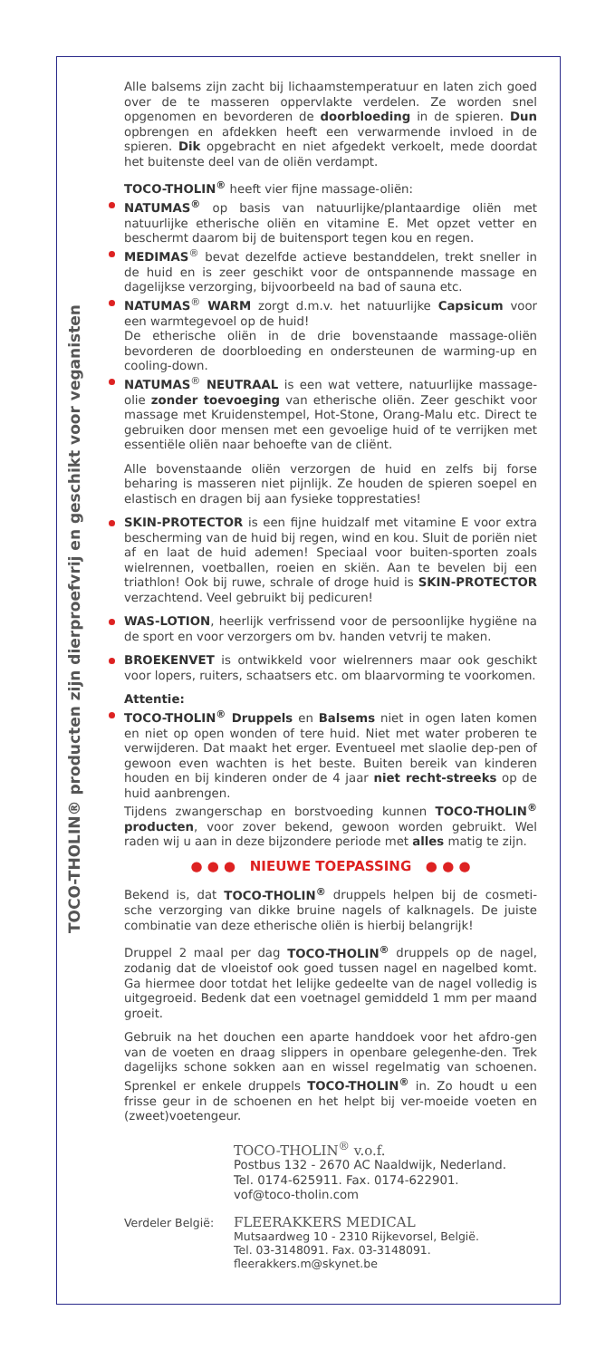TOCO-THOLIN® producten zijn dierproefvrij en geschikt voor veganisten
Alle balsems zijn zacht bij lichaamstemperatuur en laten zich goed over de te masseren oppervlakte verdelen. Ze worden snel opgenomen en bevorderen de doorbloeding in de spieren. Dun opbrengen en afdekken heeft een verwarmende invloed in de spieren. Dik opgebracht en niet afgedekt verkoelt, mede doordat het buitenste deel van de oliën verdampt.
TOCO-THOLIN<sup>®</sup> heeft vier fijne massage-oliën:
NATUMAS<sup>®</sup> op basis van natuurlijke/plantaardige oliën met natuurlijke etherische oliën en vitamine E. Met opzet vetter en beschermt daarom bij de buitensport tegen kou en regen.
MEDIMAS<sup>®</sup> bevat dezelfde actieve bestanddelen, trekt sneller in de huid en is zeer geschikt voor de ontspannende massage en dagelijkse verzorging, bijvoorbeeld na bad of sauna etc.
NATUMAS<sup>®</sup> WARM zorgt d.m.v. het natuurlijke Capsicum voor een warmtegevoel op de huid!
De etherische oliën in de drie bovenstaande massage-oliën bevorderen de doorbloeding en ondersteunen de warming-up en cooling-down.
NATUMAS<sup>®</sup> NEUTRAAL is een wat vettere, natuurlijke massage-olie zonder toevoeging van etherische oliën. Zeer geschikt voor massage met Kruidenstempel, Hot-Stone, Orang-Malu etc. Direct te gebruiken door mensen met een gevoelige huid of te verrijken met essentiële oliën naar behoefte van de cliënt.
Alle bovenstaande oliën verzorgen de huid en zelfs bij forse beharing is masseren niet pijnlijk. Ze houden de spieren soepel en elastisch en dragen bij aan fysieke topprestaties!
SKIN-PROTECTOR is een fijne huidzalf met vitamine E voor extra bescherming van de huid bij regen, wind en kou. Sluit de poriën niet af en laat de huid ademen! Speciaal voor buiten-sporten zoals wielrennen, voetballen, roeien en skiën. Aan te bevelen bij een triathlon! Ook bij ruwe, schrale of droge huid is SKIN-PROTECTOR verzachtend. Veel gebruikt bij pedicuren!
WAS-LOTION, heerlijk verfrissend voor de persoonlijke hygiëne na de sport en voor verzorgers om bv. handen vetvrij te maken.
BROEKENVET is ontwikkeld voor wielrenners maar ook geschikt voor lopers, ruiters, schaatsers etc. om blaarvorming te voorkomen.
Attentie:
TOCO-THOLIN<sup>®</sup> Druppels en Balsems niet in ogen laten komen en niet op open wonden of tere huid. Niet met water proberen te verwijderen. Dat maakt het erger. Eventueel met slaolie dep-pen of gewoon even wachten is het beste. Buiten bereik van kinderen houden en bij kinderen onder de 4 jaar niet recht-streeks op de huid aanbrengen.
Tijdens zwangerschap en borstvoeding kunnen TOCO-THOLIN<sup>®</sup> producten, voor zover bekend, gewoon worden gebruikt. Wel raden wij u aan in deze bijzondere periode met alles matig te zijn.
● ● ● NIEUWE TOEPASSING ● ● ●
Bekend is, dat TOCO-THOLIN<sup>®</sup> druppels helpen bij de cosmeti-sche verzorging van dikke bruine nagels of kalknagels. De juiste combinatie van deze etherische oliën is hierbij belangrijk!
Druppel 2 maal per dag TOCO-THOLIN<sup>®</sup> druppels op de nagel, zodanig dat de vloeistof ook goed tussen nagel en nagelbed komt. Ga hiermee door totdat het lelijke gedeelte van de nagel volledig is uitgegroeid. Bedenk dat een voetnagel gemiddeld 1 mm per maand groeit.
Gebruik na het douchen een aparte handdoek voor het afdro-gen van de voeten en draag slippers in openbare gelegenhe-den. Trek dagelijks schone sokken aan en wissel regelmatig van schoenen. Sprenkel er enkele druppels TOCO-THOLIN<sup>®</sup> in. Zo houdt u een frisse geur in de schoenen en het helpt bij ver-moeide voeten en (zweet)voetengeur.
TOCO-THOLIN<sup>®</sup> v.o.f.
Postbus 132 - 2670 AC Naaldwijk, Nederland.
Tel. 0174-625911. Fax. 0174-622901.
vof@toco-tholin.com
Verdeler België:
FLEERAKKERS MEDICAL
Mutsaardweg 10 - 2310 Rijkevorsel, België.
Tel. 03-3148091. Fax. 03-3148091.
fleerakkers.m@skynet.be